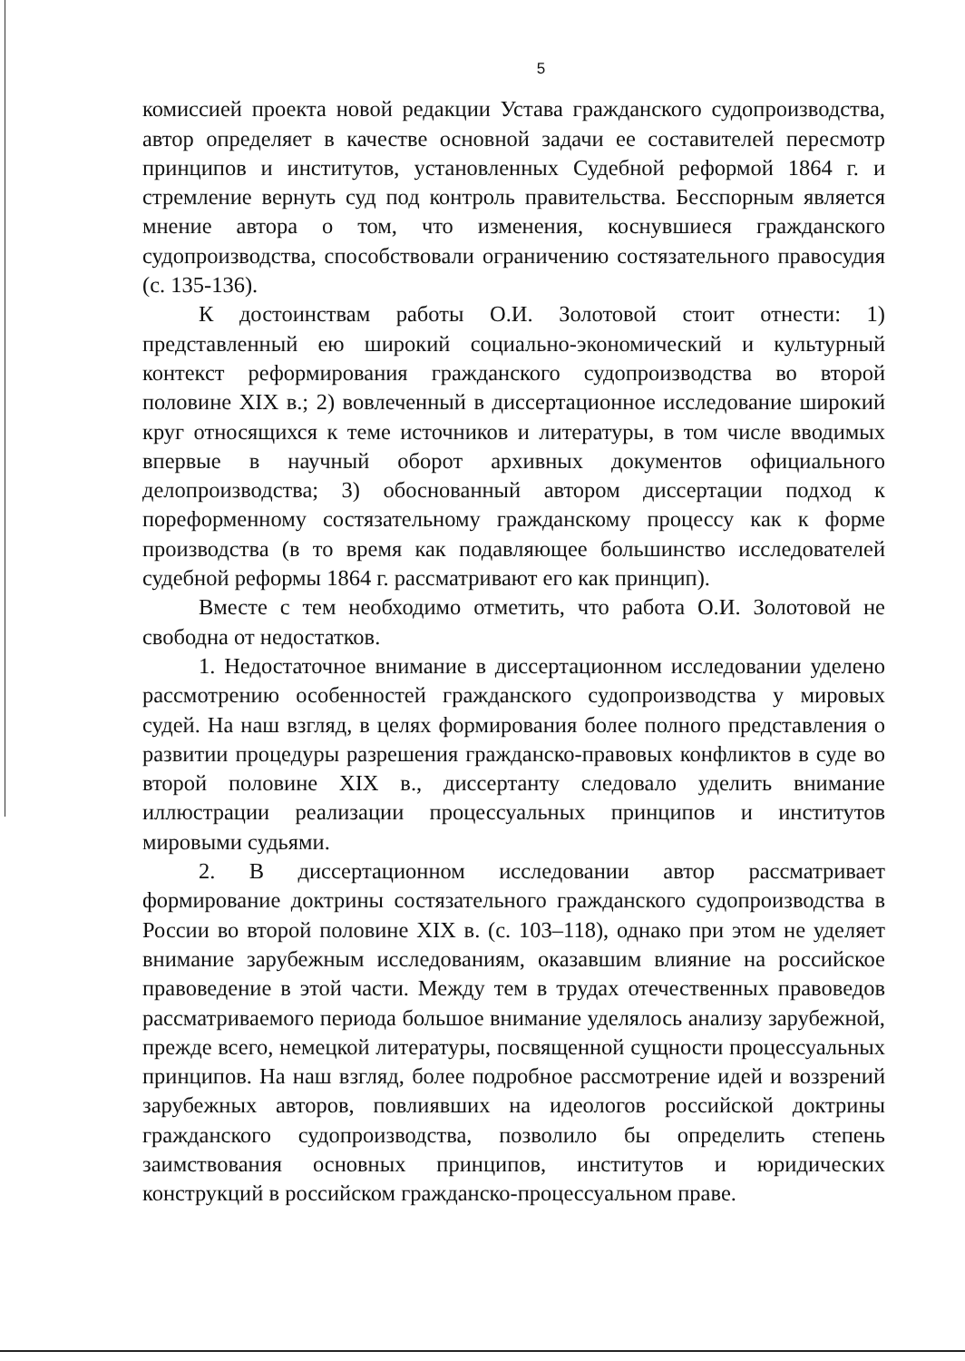5
комиссией проекта новой редакции Устава гражданского судопроизводства, автор определяет в качестве основной задачи ее составителей пересмотр принципов и институтов, установленных Судебной реформой 1864 г. и стремление вернуть суд под контроль правительства. Бесспорным является мнение автора о том, что изменения, коснувшиеся гражданского судопроизводства, способствовали ограничению состязательного правосудия (с. 135-136).
К достоинствам работы О.И. Золотовой стоит отнести: 1) представленный ею широкий социально-экономический и культурный контекст реформирования гражданского судопроизводства во второй половине XIX в.; 2) вовлеченный в диссертационное исследование широкий круг относящихся к теме источников и литературы, в том числе вводимых впервые в научный оборот архивных документов официального делопроизводства; 3) обоснованный автором диссертации подход к пореформенному состязательному гражданскому процессу как к форме производства (в то время как подавляющее большинство исследователей судебной реформы 1864 г. рассматривают его как принцип).
Вместе с тем необходимо отметить, что работа О.И. Золотовой не свободна от недостатков.
1. Недостаточное внимание в диссертационном исследовании уделено рассмотрению особенностей гражданского судопроизводства у мировых судей. На наш взгляд, в целях формирования более полного представления о развитии процедуры разрешения гражданско-правовых конфликтов в суде во второй половине XIX в., диссертанту следовало уделить внимание иллюстрации реализации процессуальных принципов и институтов мировыми судьями.
2. В диссертационном исследовании автор рассматривает формирование доктрины состязательного гражданского судопроизводства в России во второй половине XIX в. (с. 103–118), однако при этом не уделяет внимание зарубежным исследованиям, оказавшим влияние на российское правоведение в этой части. Между тем в трудах отечественных правоведов рассматриваемого периода большое внимание уделялось анализу зарубежной, прежде всего, немецкой литературы, посвященной сущности процессуальных принципов. На наш взгляд, более подробное рассмотрение идей и воззрений зарубежных авторов, повлиявших на идеологов российской доктрины гражданского судопроизводства, позволило бы определить степень заимствования основных принципов, институтов и юридических конструкций в российском гражданско-процессуальном праве.